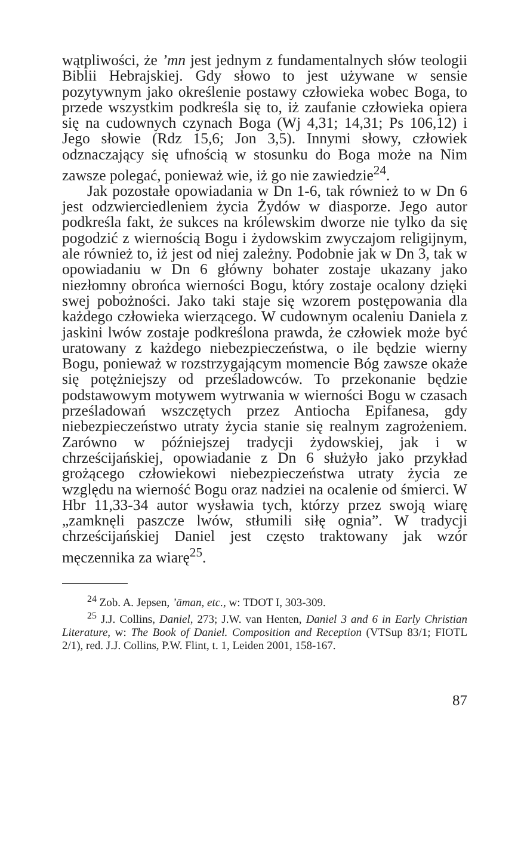wątpliwości, że ’mn jest jednym z fundamentalnych słów teologii Biblii Hebrajskiej. Gdy słowo to jest używane w sensie pozytywnym jako określenie postawy człowieka wobec Boga, to przede wszystkim podkreśla się to, iż zaufanie człowieka opiera się na cudownych czynach Boga (Wj 4,31; 14,31; Ps 106,12) i Jego słowie (Rdz 15,6; Jon 3,5). Innymi słowy, człowiek odznaczający się ufnością w stosunku do Boga może na Nim zawsze polegać, ponieważ wie, iż go nie zawiedzie<sup>24</sup>.
Jak pozostałe opowiadania w Dn 1-6, tak również to w Dn 6 jest odzwierciedleniem życia Żydów w diasporze. Jego autor podkreśla fakt, że sukces na królewskim dworze nie tylko da się pogodzić z wiernością Bogu i żydowskim zwyczajom religijnym, ale również to, iż jest od niej zależny. Podobnie jak w Dn 3, tak w opowiadaniu w Dn 6 główny bohater zostaje ukazany jako niezłomny obrońca wierności Bogu, który zostaje ocalony dzięki swej pobożności. Jako taki staje się wzorem postępowania dla każdego człowieka wierzącego. W cudownym ocaleniu Daniela z jaskini lwów zostaje podkreślona prawda, że człowiek może być uratowany z każdego niebezpieczeństwa, o ile będzie wierny Bogu, ponieważ w rozstrzygającym momencie Bóg zawsze okaże się potężniejszy od prześladowców. To przekonanie będzie podstawowym motywem wytrwania w wierności Bogu w czasach prześladowań wszczętych przez Antiocha Epifanesa, gdy niebezpieczeństwo utraty życia stanie się realnym zagrożeniem. Zarówno w późniejszej tradycji żydowskiej, jak i w chrześcijańskiej, opowiadanie z Dn 6 służyło jako przykład grożącego człowiekowi niebezpieczeństwa utraty życia ze względu na wierność Bogu oraz nadziei na ocalenie od śmierci. W Hbr 11,33-34 autor wysławia tych, którzy przez swoją wiarę „zamknęli paszcze lwów, stłumili siłę ognia”. W tradycji chrześcijańskiej Daniel jest często traktowany jak wzór męczennika za wiarę<sup>25</sup>.
<sup>24</sup> Zob. A. Jepsen, ’āman, etc., w: TDOT I, 303-309.
<sup>25</sup> J.J. Collins, Daniel, 273; J.W. van Henten, Daniel 3 and 6 in Early Christian Literature, w: The Book of Daniel. Composition and Reception (VTSup 83/1; FIOTL 2/1), red. J.J. Collins, P.W. Flint, t. 1, Leiden 2001, 158-167.
87